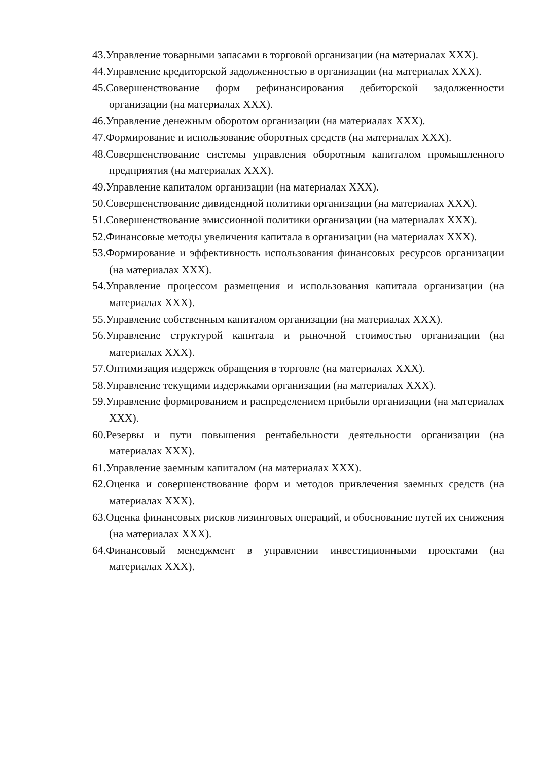43.Управление товарными запасами в торговой организации (на материалах XXX).
44.Управление кредиторской задолженностью в организации (на материалах XXX).
45.Совершенствование форм рефинансирования дебиторской задолженности организации (на материалах XXX).
46.Управление денежным оборотом организации (на материалах XXX).
47.Формирование и использование оборотных средств (на материалах XXX).
48.Совершенствование системы управления оборотным капиталом промышленного предприятия (на материалах XXX).
49.Управление капиталом организации (на материалах XXX).
50.Совершенствование дивидендной политики организации (на материалах XXX).
51.Совершенствование эмиссионной политики организации (на материалах XXX).
52.Финансовые методы увеличения капитала в организации (на материалах XXX).
53.Формирование и эффективность использования финансовых ресурсов организации (на материалах XXX).
54.Управление процессом размещения и использования капитала организации (на материалах XXX).
55.Управление собственным капиталом организации (на материалах XXX).
56.Управление структурой капитала и рыночной стоимостью организации (на материалах XXX).
57.Оптимизация издержек обращения в торговле (на материалах XXX).
58.Управление текущими издержками организации (на материалах XXX).
59.Управление формированием и распределением прибыли организации (на материалах XXX).
60.Резервы и пути повышения рентабельности деятельности организации (на материалах XXX).
61.Управление заемным капиталом (на материалах XXX).
62.Оценка и совершенствование форм и методов привлечения заемных средств (на материалах XXX).
63.Оценка финансовых рисков лизинговых операций, и обоснование путей их снижения (на материалах XXX).
64.Финансовый менеджмент в управлении инвестиционными проектами (на материалах XXX).